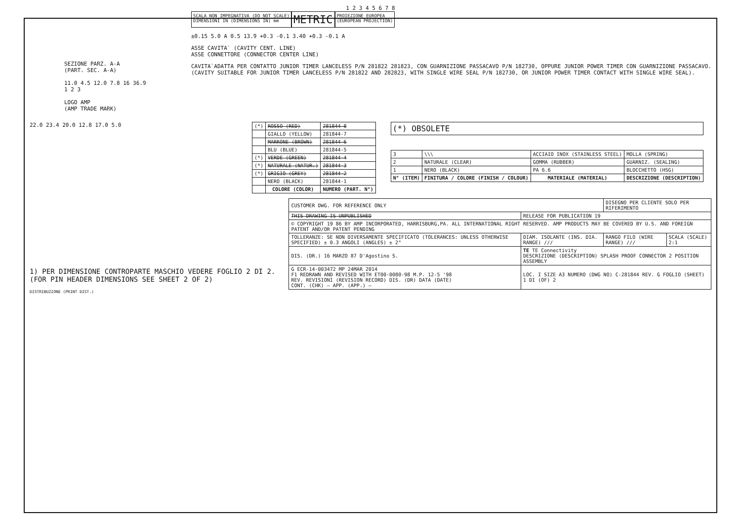1 2 3 4 5 6 7 8
SEZIONE PARZ. A-A
(PART. SEC. A-A)
11.0 4.5 12.0 7.8 16 36.9
1 2 3
LOGO AMP
(AMP TRADE MARK)
SCALA NON IMPEGNATIVA (DO NOT SCALE)
DIMENSIONI IN (DIMENSIONS IN) mm
METRIC
PROIEZIONE EUROPEA
(EUROPEAN PROJECTION)
±0.15 5.0 A 0.5 13.9 +0.3 -0.1 3.40 +0.3 -0.1 A
ASSE CAVITA` (CAVITY CENT. LINE)
ASSE CONNETTORE (CONNECTOR CENTER LINE)
CAVITA`ADATTA PER CONTATTO JUNIOR TIMER LANCELESS P/N 281822 281823, CON GUARNIZIONE PASSACAVO P/N 182730, OPPURE JUNIOR POWER TIMER CON GUARNIZIONE PASSACAVO.
(CAVITY SUITABLE FOR JUNIOR TIMER LANCELESS P/N 281822 AND 282823, WITH SINGLE WIRE SEAL P/N 182730, OR JUNIOR POWER TIMER CONTACT WITH SINGLE WIRE SEAL).
22.0 23.4 20.0 12.8 17.0 5.0
| (*) | ROSSO (RED) | 281844-8 |
| | GIALLO (YELLOW) | 281844-7 |
| | MARRONE (BROWN) | 281844-6 |
| | BLU (BLUE) | 281844-5 |
| (*) | VERDE (GREEN) | 281844-4 |
| (*) | NATURALE (NATUR.) | 281844-3 |
| (*) | GRIGIO (GREY) | 281844-2 |
| | NERO (BLACK) | 281844-1 |
| | COLORE (COLOR) | NUMERO (PART. N°) |
(*) OBSOLETE
| 3 | \\\ | ACCIAIO INOX (STAINLESS STEEL) | MOLLA (SPRING) |
| 2 | NATURALE (CLEAR) | GOMMA (RUBBER) | GUARNIZ. (SEALING) |
| 1 | NERO (BLACK) | PA 6.6 | BLOCCHETTO (HSG) |
| N° (ITEM) | FINITURA / COLORE (FINISH / COLOUR) | MATERIALE (MATERIAL) | DESCRIZIONE (DESCRIPTION) |
1) PER DIMENSIONE CONTROPARTE MASCHIO VEDERE FOGLIO 2 DI 2.
(FOR PIN HEADER DIMENSIONS SEE SHEET 2 OF 2)
| CUSTOMER DWG. FOR REFERENCE ONLY | | DISEGNO PER CLIENTE SOLO PER RIFERIMENTO | |
| THIS DRAWING IS UNPUBLISHED | RELEASE FOR PUBLICATION 19 | | |
| © COPYRIGHT 19 86 BY AMP INCORPORATED, HARRISBURG,PA. ALL INTERNATIONAL RIGHT RESERVED. AMP PRODUCTS MAY BE COVERED BY U.S. AND FOREIGN PATENT AND/OR PATENT PENDING | | | |
| TOLLERANZE: SE NON DIVERSAMENTE SPECIFICATO (TOLERANCES: UNLESS OTHERWISE SPECIFIED) ± 0.3 ANGOLI (ANGLES) ± 2° | DIAM. ISOLANTE (INS. DIA. RANGE) /// | RANGO FILO (WIRE RANGE) /// | SCALA (SCALE) 2:1 |
| DIS. (DR.) 16 MARZO 87 D'Agostino S. | TE TE Connectivity DESCRIZIONE (DESCRIPTION) SPLASH PROOF CONNECTOR 2 POSITION ASSEMBLY | | |
| G ECR-14-003472 MP 24MAR 2014 F1 REDRAWN AND REVISED WITH ET00-0080-98 M.P. 12-5 '98 REV. REVISIONI (REVISION RECORD) DIS. (DR) DATA (DATE) CONT. (CHK) — APP. (APP.) — | LOC. I SIZE A3 NUMERO (DWG NO) C-281844 REV. G FOGLIO (SHEET) 1 DI (OF) 2 | | |
DISTRIBUZIONE (PRINT DIST.)